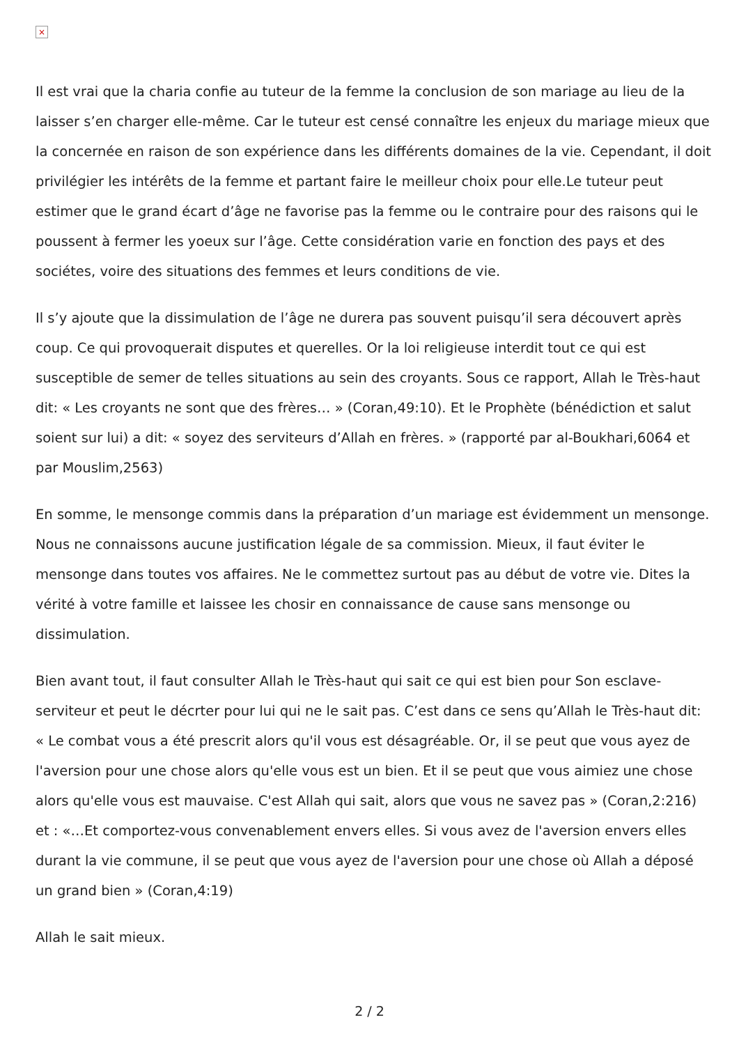×
Il est vrai que la charia confie au tuteur de la femme la conclusion de son mariage au lieu de la laisser s’en charger elle-même. Car le tuteur est censé connaître les enjeux du mariage mieux que la concernée en raison de son expérience dans les différents domaines de la vie. Cependant, il doit privilégier les intérêts de la femme et partant faire le meilleur choix pour elle.Le tuteur peut estimer que le grand écart d’âge ne favorise pas la femme ou le contraire pour des raisons qui le poussent à fermer les yoeux sur l’âge. Cette considération varie en fonction des pays et des sociétes, voire des situations des femmes et leurs conditions de vie.
Il s’y ajoute que la dissimulation de l’âge ne durera pas souvent puisqu’il sera découvert après coup. Ce qui provoquerait disputes et querelles. Or la loi religieuse interdit tout ce qui est susceptible de semer de telles situations au sein des croyants. Sous ce rapport, Allah le Très-haut dit: « Les croyants ne sont que des frères… » (Coran,49:10). Et le Prophète (bénédiction et salut soient sur lui) a dit: « soyez des serviteurs d’Allah en frères. » (rapporté par al-Boukhari,6064 et par Mouslim,2563)
En somme, le mensonge commis dans la préparation d’un mariage est évidemment un mensonge. Nous ne connaissons aucune justification légale de sa commission. Mieux, il faut éviter le mensonge dans toutes vos affaires. Ne le commettez surtout pas au début de votre vie. Dites la vérité à votre famille et laissee les chosir en connaissance de cause sans mensonge ou dissimulation.
Bien avant tout, il faut consulter Allah le Très-haut qui sait ce qui est bien pour Son esclave-serviteur et peut le décrter pour lui qui ne le sait pas. C’est dans ce sens qu’Allah le Très-haut dit: « Le combat vous a été prescrit alors qu'il vous est désagréable. Or, il se peut que vous ayez de l'aversion pour une chose alors qu'elle vous est un bien. Et il se peut que vous aimiez une chose alors qu'elle vous est mauvaise. C'est Allah qui sait, alors que vous ne savez pas » (Coran,2:216) et : «…Et comportez-vous convenablement envers elles. Si vous avez de l'aversion envers elles durant la vie commune, il se peut que vous ayez de l'aversion pour une chose où Allah a déposé un grand bien » (Coran,4:19)
Allah le sait mieux.
2 / 2